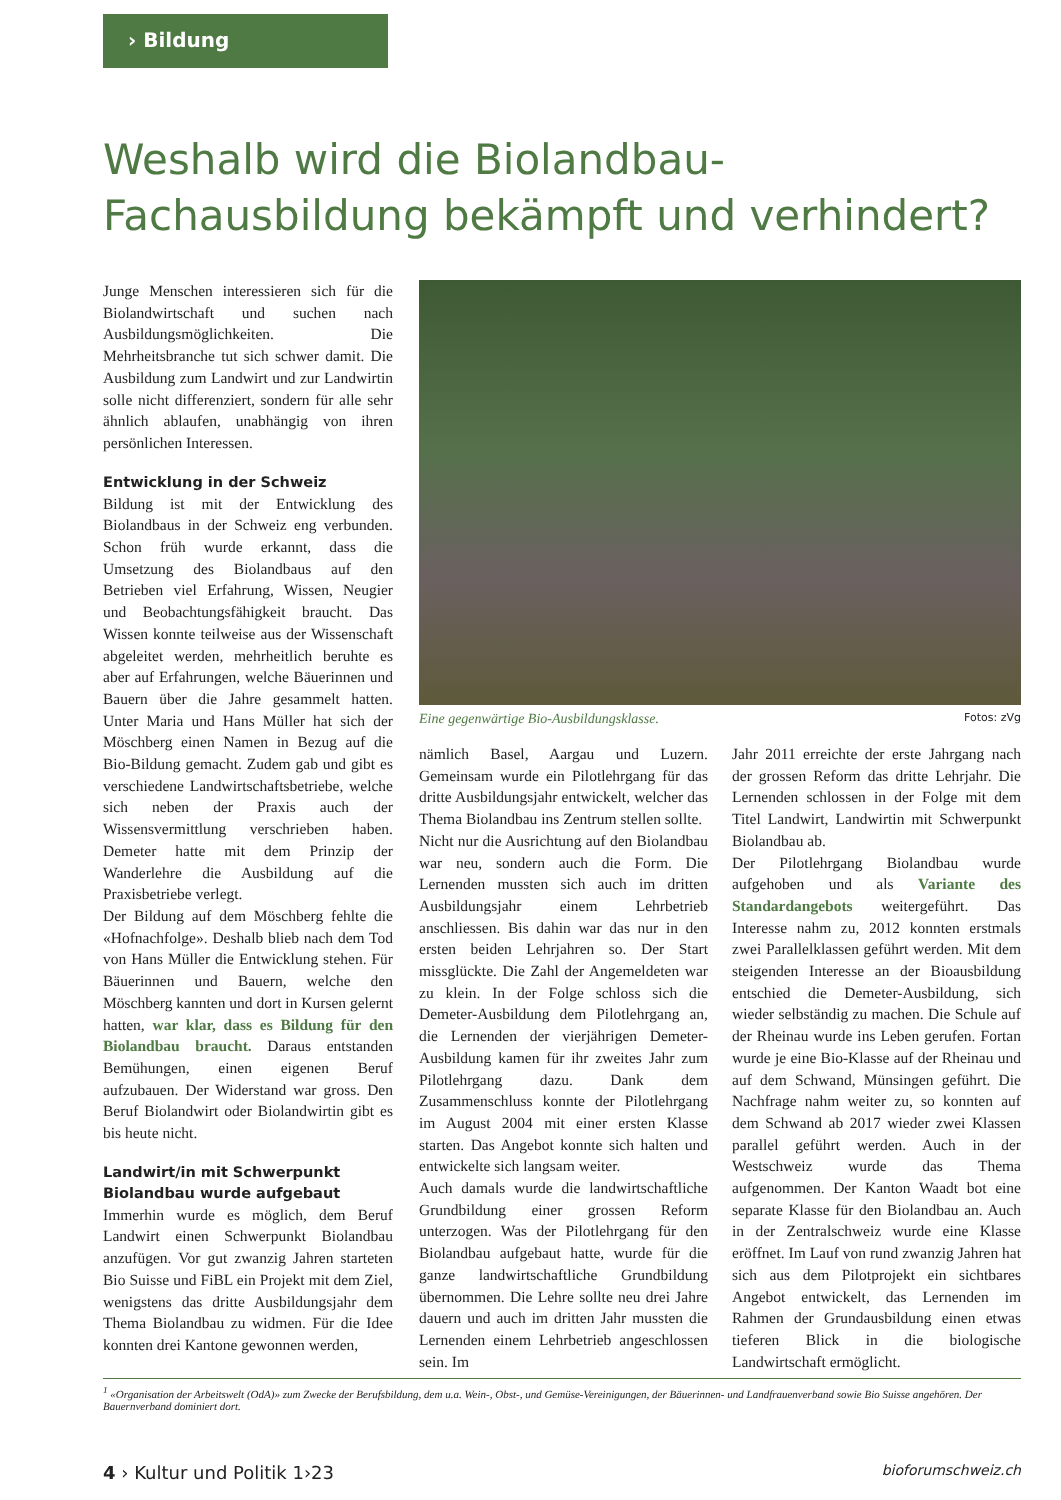› Bildung
Weshalb wird die Biolandbau-Fachausbildung bekämpft und verhindert?
Junge Menschen interessieren sich für die Biolandwirtschaft und suchen nach Ausbildungsmöglichkeiten. Die Mehrheitsbranche tut sich schwer damit. Die Ausbildung zum Landwirt und zur Landwirtin solle nicht differenziert, sondern für alle sehr ähnlich ablaufen, unabhängig von ihren persönlichen Interessen.
Entwicklung in der Schweiz
Bildung ist mit der Entwicklung des Biolandbaus in der Schweiz eng verbunden. Schon früh wurde erkannt, dass die Umsetzung des Biolandbaus auf den Betrieben viel Erfahrung, Wissen, Neugier und Beobachtungsfähigkeit braucht. Das Wissen konnte teilweise aus der Wissenschaft abgeleitet werden, mehrheitlich beruhte es aber auf Erfahrungen, welche Bäuerinnen und Bauern über die Jahre gesammelt hatten. Unter Maria und Hans Müller hat sich der Möschberg einen Namen in Bezug auf die Bio-Bildung gemacht. Zudem gab und gibt es verschiedene Landwirtschaftsbetriebe, welche sich neben der Praxis auch der Wissensvermittlung verschrieben haben. Demeter hatte mit dem Prinzip der Wanderlehre die Ausbildung auf die Praxisbetriebe verlegt.
Der Bildung auf dem Möschberg fehlte die «Hofnachfolge». Deshalb blieb nach dem Tod von Hans Müller die Entwicklung stehen. Für Bäuerinnen und Bauern, welche den Möschberg kannten und dort in Kursen gelernt hatten, war klar, dass es Bildung für den Biolandbau braucht. Daraus entstanden Bemühungen, einen eigenen Beruf aufzubauen. Der Widerstand war gross. Den Beruf Biolandwirt oder Biolandwirtin gibt es bis heute nicht.
Landwirt/in mit Schwerpunkt Biolandbau wurde aufgebaut
Immerhin wurde es möglich, dem Beruf Landwirt einen Schwerpunkt Biolandbau anzufügen. Vor gut zwanzig Jahren starteten Bio Suisse und FiBL ein Projekt mit dem Ziel, wenigstens das dritte Ausbildungsjahr dem Thema Biolandbau zu widmen. Für die Idee konnten drei Kantone gewonnen werden,
Eine gegenwärtige Bio-Ausbildungsklasse. Fotos: zVg
nämlich Basel, Aargau und Luzern. Gemeinsam wurde ein Pilotlehrgang für das dritte Ausbildungsjahr entwickelt, welcher das Thema Biolandbau ins Zentrum stellen sollte.
Nicht nur die Ausrichtung auf den Biolandbau war neu, sondern auch die Form. Die Lernenden mussten sich auch im dritten Ausbildungsjahr einem Lehrbetrieb anschliessen. Bis dahin war das nur in den ersten beiden Lehrjahren so. Der Start missglückte. Die Zahl der Angemeldeten war zu klein. In der Folge schloss sich die Demeter-Ausbildung dem Pilotlehrgang an, die Lernenden der vierjährigen Demeter-Ausbildung kamen für ihr zweites Jahr zum Pilotlehrgang dazu. Dank dem Zusammenschluss konnte der Pilotlehrgang im August 2004 mit einer ersten Klasse starten. Das Angebot konnte sich halten und entwickelte sich langsam weiter.
Auch damals wurde die landwirtschaftliche Grundbildung einer grossen Reform unterzogen. Was der Pilotlehrgang für den Biolandbau aufgebaut hatte, wurde für die ganze landwirtschaftliche Grundbildung übernommen. Die Lehre sollte neu drei Jahre dauern und auch im dritten Jahr mussten die Lernenden einem Lehrbetrieb angeschlossen sein. Im
Jahr 2011 erreichte der erste Jahrgang nach der grossen Reform das dritte Lehrjahr. Die Lernenden schlossen in der Folge mit dem Titel Landwirt, Landwirtin mit Schwerpunkt Biolandbau ab.
Der Pilotlehrgang Biolandbau wurde aufgehoben und als Variante des Standardangebots weitergeführt. Das Interesse nahm zu, 2012 konnten erstmals zwei Parallelklassen geführt werden. Mit dem steigenden Interesse an der Bioausbildung entschied die Demeter-Ausbildung, sich wieder selbständig zu machen. Die Schule auf der Rheinau wurde ins Leben gerufen. Fortan wurde je eine Bio-Klasse auf der Rheinau und auf dem Schwand, Münsingen geführt. Die Nachfrage nahm weiter zu, so konnten auf dem Schwand ab 2017 wieder zwei Klassen parallel geführt werden. Auch in der Westschweiz wurde das Thema aufgenommen. Der Kanton Waadt bot eine separate Klasse für den Biolandbau an. Auch in der Zentralschweiz wurde eine Klasse eröffnet. Im Lauf von rund zwanzig Jahren hat sich aus dem Pilotprojekt ein sichtbares Angebot entwickelt, das Lernenden im Rahmen der Grundausbildung einen etwas tieferen Blick in die biologische Landwirtschaft ermöglicht.
<sup>1</sup> «Organisation der Arbeitswelt (OdA)» zum Zwecke der Berufsbildung, dem u.a. Wein-, Obst-, und Gemüse-Vereinigungen, der Bäuerinnen- und Landfrauenverband sowie Bio Suisse angehören. Der Bauernverband dominiert dort.
4 › Kultur und Politik 1›23 bioforumschweiz.ch